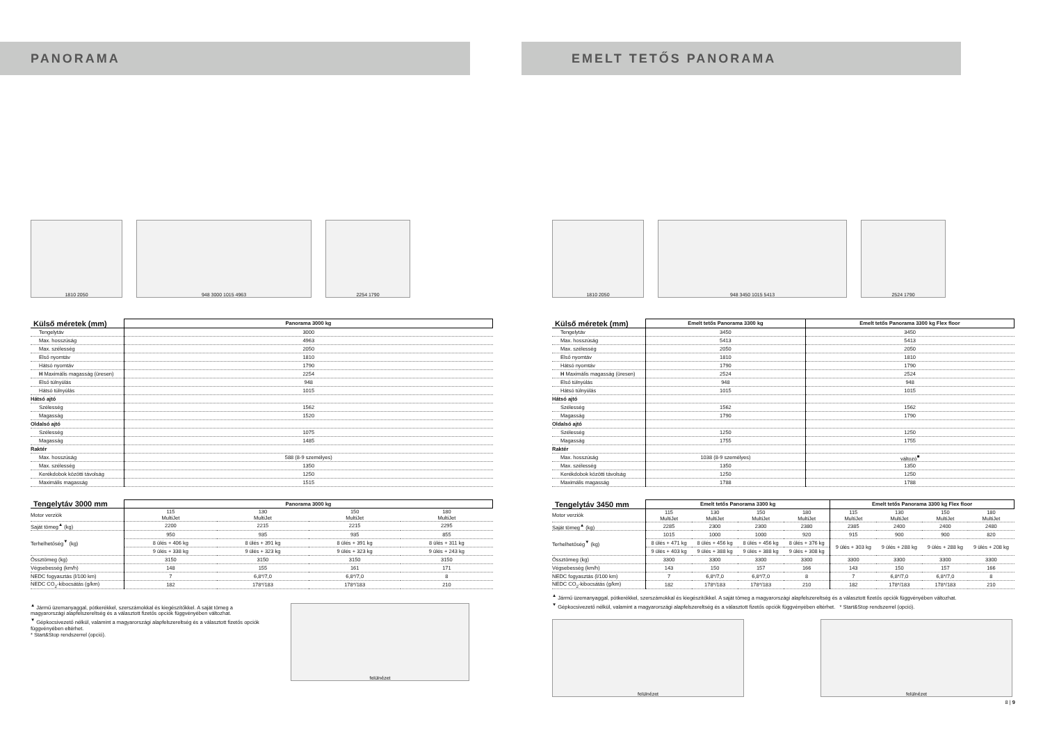PANORAMA
1810 2050
948 3000 1015 4963
2254 1790
| Külső méretek (mm) | Panorama 3000 kg |
| --- | --- |
| Tengelytáv | 3000 |
| Max. hosszúság | 4963 |
| Max. szélesség | 2050 |
| Első nyomtáv | 1810 |
| Hátsó nyomtáv | 1790 |
| H Maximális magasság (üresen) | 2254 |
| Első túlnyúlás | 948 |
| Hátsó túlnyúlás | 1015 |
| Hátsó ajtó | |
| Szélesség | 1562 |
| Magasság | 1520 |
| Oldalsó ajtó | |
| Szélesség | 1075 |
| Magasság | 1485 |
| Raktér | |
| Max. hosszúság | 588 (8-9 személyes) |
| Max. szélesség | 1350 |
| Kerékdobok közötti távolság | 1250 |
| Maximális magasság | 1515 |
| Tengelytáv 3000 mm | Panorama 3000 kg | | | |
| --- | --- | --- | --- | --- |
| Motor verziók | 115 MultiJet | 130 MultiJet | 150 MultiJet | 180 MultiJet |
| Saját tömeg<sup>▲</sup> (kg) | 2200 | 2215 | 2215 | 2295 |
| Terhelhetőség<sup>▼</sup> (kg) | 950 | 935 | 935 | 855 |
| | 8 ülés + 406 kg | 8 ülés + 391 kg | 8 ülés + 391 kg | 8 ülés + 311 kg |
| | 9 ülés + 338 kg | 9 ülés + 323 kg | 9 ülés + 323 kg | 9 ülés + 243 kg |
| Össztömeg (kg) | 3150 | 3150 | 3150 | 3150 |
| Végsebesség (km/h) | 148 | 155 | 161 | 171 |
| NEDC fogyasztás (l/100 km) | 7 | 6,8*/7,0 | 6,8*/7,0 | 8 |
| NEDC CO<sub>2</sub>-kibocsátás (g/km) | 182 | 178*/183 | 178*/183 | 210 |
<sup>▲</sup> Jármű üzemanyaggal, pótkerékkel, szerszámokkal és kiegészítőkkel. A saját tömeg a magyarországi alapfelszereltség és a választott fizetős opciók függvényében változhat.
<sup>▼</sup> Gépkocsivezető nélkül, valamint a magyarországi alapfelszereltség és a választott fizetős opciók függvényében eltérhet.
* Start&Stop rendszerrel (opció).
felülnézet
EMELT TETŐS PANORAMA
1810 2050
948 3450 1015 5413
2524 1790
| Külső méretek (mm) | Emelt tetős Panorama 3300 kg | Emelt tetős Panorama 3300 kg Flex floor |
| --- | --- | --- |
| Tengelytáv | 3450 | 3450 |
| Max. hosszúság | 5413 | 5413 |
| Max. szélesség | 2050 | 2050 |
| Első nyomtáv | 1810 | 1810 |
| Hátsó nyomtáv | 1790 | 1790 |
| H Maximális magasság (üresen) | 2524 | 2524 |
| Első túlnyúlás | 948 | 948 |
| Hátsó túlnyúlás | 1015 | 1015 |
| Hátsó ajtó | | |
| Szélesség | 1562 | 1562 |
| Magasság | 1790 | 1790 |
| Oldalsó ajtó | | |
| Szélesség | 1250 | 1250 |
| Magasság | 1755 | 1755 |
| Raktér | | |
| Max. hosszúság | 1038 (8-9 személyes) | változó<sup>■</sup> |
| Max. szélesség | 1350 | 1350 |
| Kerékdobok közötti távolság | 1250 | 1250 |
| Maximális magasság | 1788 | 1788 |
| Tengelytáv 3450 mm | Emelt tetős Panorama 3300 kg | | | | Emelt tetős Panorama 3300 kg Flex floor | | | |
| --- | --- | --- | --- | --- | --- | --- | --- | --- |
| Motor verziók | 115 MultiJet | 130 MultiJet | 150 MultiJet | 180 MultiJet | 115 MultiJet | 130 MultiJet | 150 MultiJet | 180 MultiJet |
| Saját tömeg<sup>▲</sup> (kg) | 2285 | 2300 | 2300 | 2380 | 2385 | 2400 | 2400 | 2480 |
| Terhelhetőség<sup>▼</sup> (kg) | 1015 | 1000 | 1000 | 920 | 915 | 900 | 900 | 820 |
| | 8 ülés + 471 kg | 8 ülés + 456 kg | 8 ülés + 456 kg | 8 ülés + 376 kg | 9 ülés + 303 kg | 9 ülés + 288 kg | 9 ülés + 288 kg | 9 ülés + 208 kg |
| | 9 ülés + 403 kg | 9 ülés + 388 kg | 9 ülés + 388 kg | 9 ülés + 308 kg | | | | |
| Össztömeg (kg) | 3300 | 3300 | 3300 | 3300 | 3300 | 3300 | 3300 | 3300 |
| Végsebesség (km/h) | 143 | 150 | 157 | 166 | 143 | 150 | 157 | 166 |
| NEDC fogyasztás (l/100 km) | 7 | 6,8*/7,0 | 6,8*/7,0 | 8 | 7 | 6,8*/7,0 | 6,8*/7,0 | 8 |
| NEDC CO<sub>2</sub>-kibocsátás (g/km) | 182 | 178*/183 | 178*/183 | 210 | 182 | 178*/183 | 178*/183 | 210 |
<sup>▲</sup> Jármű üzemanyaggal, pótkerékkel, szerszámokkal és kiegészítőkkel. A saját tömeg a magyarországi alapfelszereltség és a választott fizetős opciók függvényében változhat.
<sup>▼</sup> Gépkocsivezető nélkül, valamint a magyarországi alapfelszereltség és a választott fizetős opciók függvényében eltérhet. * Start&Stop rendszerrel (opció).
felülnézet felülnézet
8 | 9